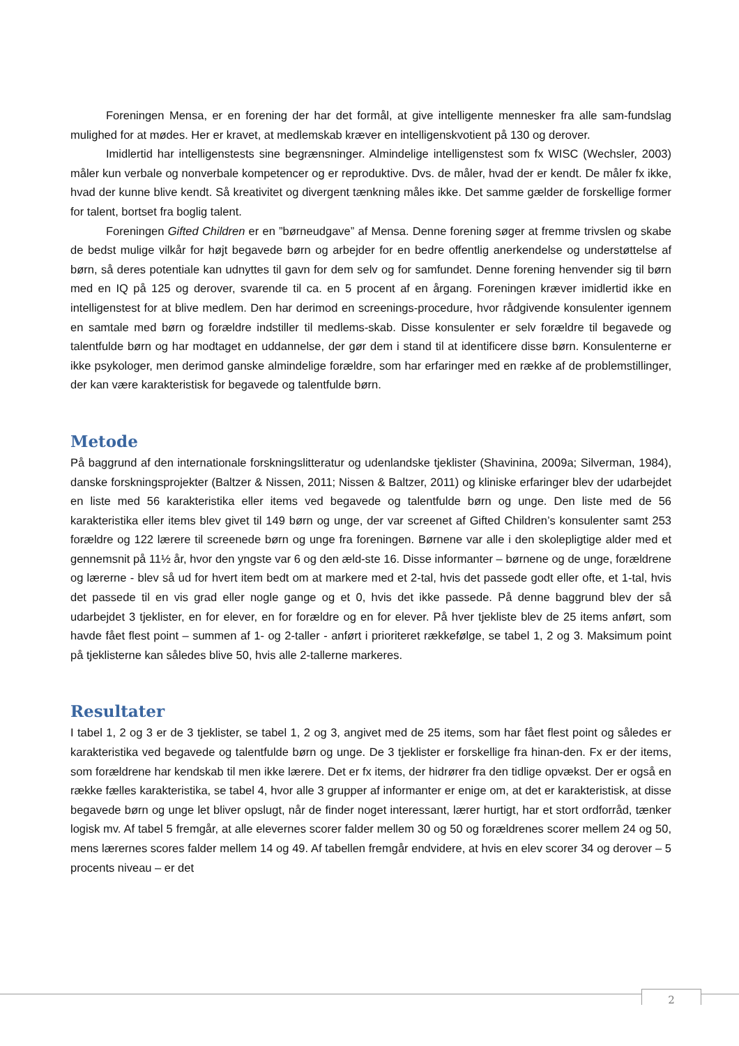Foreningen Mensa, er en forening der har det formål, at give intelligente mennesker fra alle sam-fundslag mulighed for at mødes. Her er kravet, at medlemskab kræver en intelligenskvotient på 130 og derover.
Imidlertid har intelligenstests sine begrænsninger. Almindelige intelligenstest som fx WISC (Wechsler, 2003) måler kun verbale og nonverbale kompetencer og er reproduktive. Dvs. de måler, hvad der er kendt. De måler fx ikke, hvad der kunne blive kendt. Så kreativitet og divergent tænkning måles ikke. Det samme gælder de forskellige former for talent, bortset fra boglig talent.
Foreningen Gifted Children er en ”børneudgave” af Mensa. Denne forening søger at fremme trivslen og skabe de bedst mulige vilkår for højt begavede børn og arbejder for en bedre offentlig anerkendelse og understøttelse af børn, så deres potentiale kan udnyttes til gavn for dem selv og for samfundet. Denne forening henvender sig til børn med en IQ på 125 og derover, svarende til ca. en 5 procent af en årgang. Foreningen kræver imidlertid ikke en intelligenstest for at blive medlem. Den har derimod en screenings-procedure, hvor rådgivende konsulenter igennem en samtale med børn og forældre indstiller til medlems-skab. Disse konsulenter er selv forældre til begavede og talentfulde børn og har modtaget en uddannelse, der gør dem i stand til at identificere disse børn. Konsulenterne er ikke psykologer, men derimod ganske almindelige forældre, som har erfaringer med en række af de problemstillinger, der kan være karakteristisk for begavede og talentfulde børn.
Metode
På baggrund af den internationale forskningslitteratur og udenlandske tjeklister (Shavinina, 2009a; Silverman, 1984), danske forskningsprojekter (Baltzer & Nissen, 2011; Nissen & Baltzer, 2011) og kliniske erfaringer blev der udarbejdet en liste med 56 karakteristika eller items ved begavede og talentfulde børn og unge. Den liste med de 56 karakteristika eller items blev givet til 149 børn og unge, der var screenet af Gifted Children’s konsulenter samt 253 forældre og 122 lærere til screenede børn og unge fra foreningen. Børnene var alle i den skolepligtige alder med et gennemsnit på 11½ år, hvor den yngste var 6 og den æld-ste 16. Disse informanter – børnene og de unge, forældrene og lærerne - blev så ud for hvert item bedt om at markere med et 2-tal, hvis det passede godt eller ofte, et 1-tal, hvis det passede til en vis grad eller nogle gange og et 0, hvis det ikke passede. På denne baggrund blev der så udarbejdet 3 tjeklister, en for elever, en for forældre og en for elever. På hver tjekliste blev de 25 items anført, som havde fået flest point – summen af 1- og 2-taller - anført i prioriteret rækkefølge, se tabel 1, 2 og 3. Maksimum point på tjeklisterne kan således blive 50, hvis alle 2-tallerne markeres.
Resultater
I tabel 1, 2 og 3 er de 3 tjeklister, se tabel 1, 2 og 3, angivet med de 25 items, som har fået flest point og således er karakteristika ved begavede og talentfulde børn og unge. De 3 tjeklister er forskellige fra hinan-den. Fx er der items, som forældrene har kendskab til men ikke lærere. Det er fx items, der hidrører fra den tidlige opvækst. Der er også en række fælles karakteristika, se tabel 4, hvor alle 3 grupper af informanter er enige om, at det er karakteristisk, at disse begavede børn og unge let bliver opslugt, når de finder noget interessant, lærer hurtigt, har et stort ordforråd, tænker logisk mv. Af tabel 5 fremgår, at alle elevernes scorer falder mellem 30 og 50 og forældrenes scorer mellem 24 og 50, mens lærernes scores falder mellem 14 og 49. Af tabellen fremgår endvidere, at hvis en elev scorer 34 og derover – 5 procents niveau – er det
2